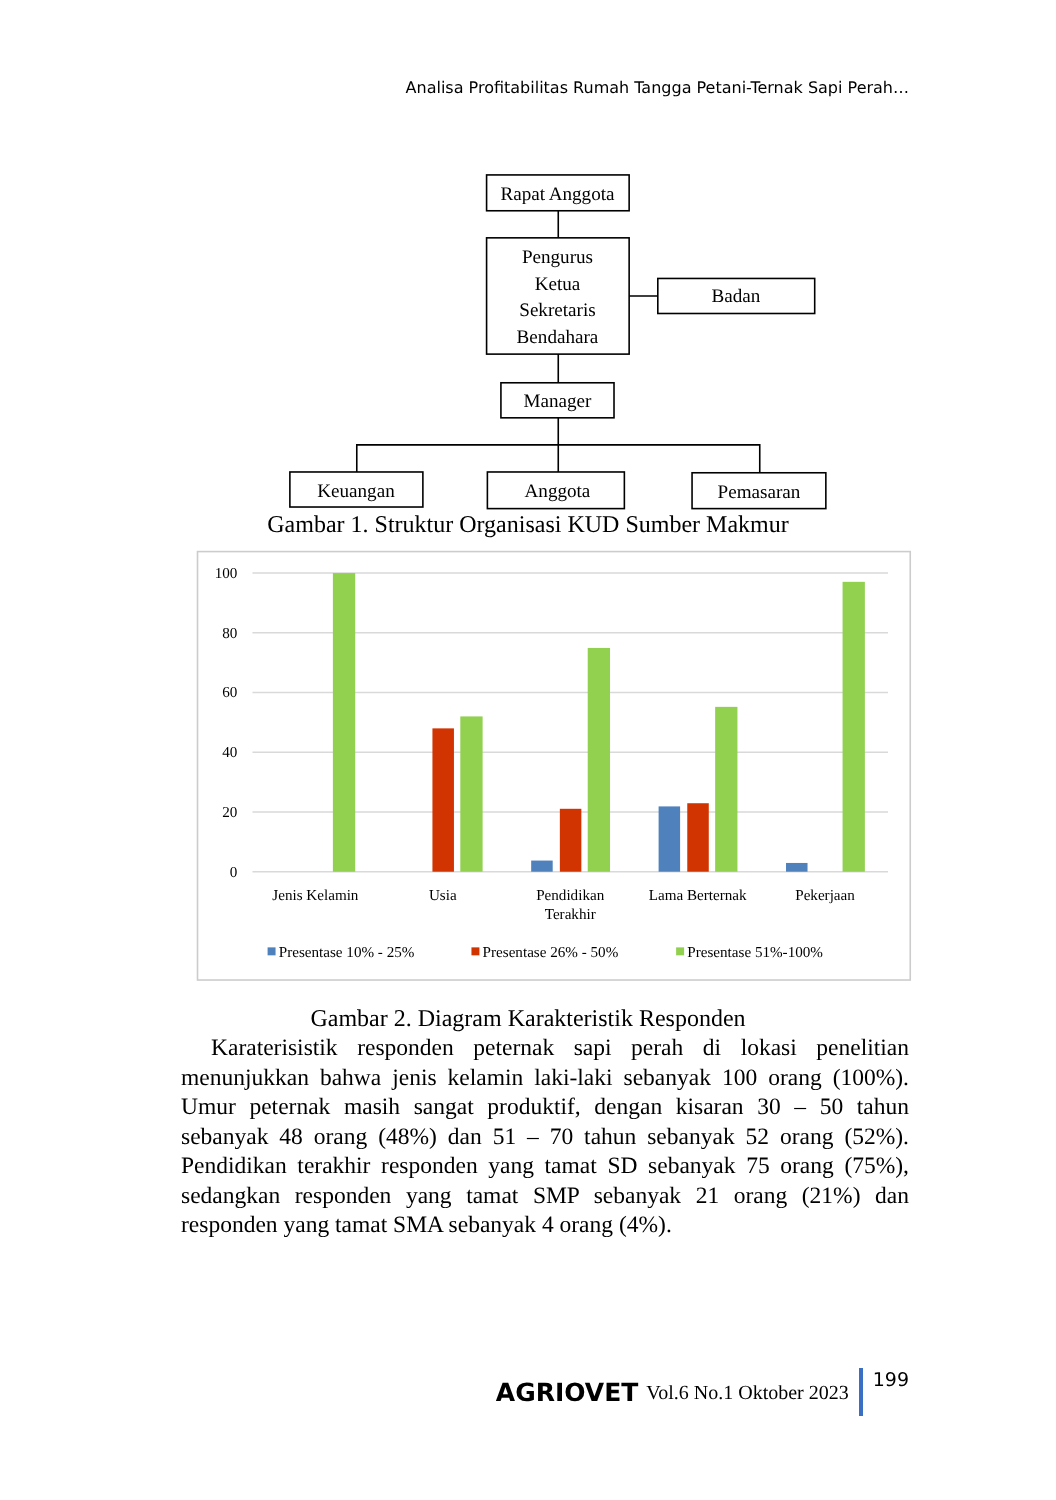Analisa Profitabilitas Rumah Tangga Petani-Ternak Sapi Perah…
Rapat Anggota
Pengurus
Ketua
Sekretaris
Bendahara
Badan
Manager
Keuangan
Anggota
Pemasaran
Gambar 1. Struktur Organisasi KUD Sumber Makmur
100
80
60
40
20
0
Jenis Kelamin
Usia
Pendidikan
Terakhir
Lama Berternak
Pekerjaan
Presentase 10% - 25%
Presentase 26% - 50%
Presentase 51%-100%
Gambar 2. Diagram Karakteristik Responden
Karaterisistik responden peternak sapi perah di lokasi penelitian menunjukkan bahwa jenis kelamin laki-laki sebanyak 100 orang (100%). Umur peternak masih sangat produktif, dengan kisaran 30 – 50 tahun sebanyak 48 orang (48%) dan 51 – 70 tahun sebanyak 52 orang (52%). Pendidikan terakhir responden yang tamat SD sebanyak 75 orang (75%), sedangkan responden yang tamat SMP sebanyak 21 orang (21%) dan responden yang tamat SMA sebanyak 4 orang (4%).
AGRIOVET Vol.6 No.1 Oktober 2023 199